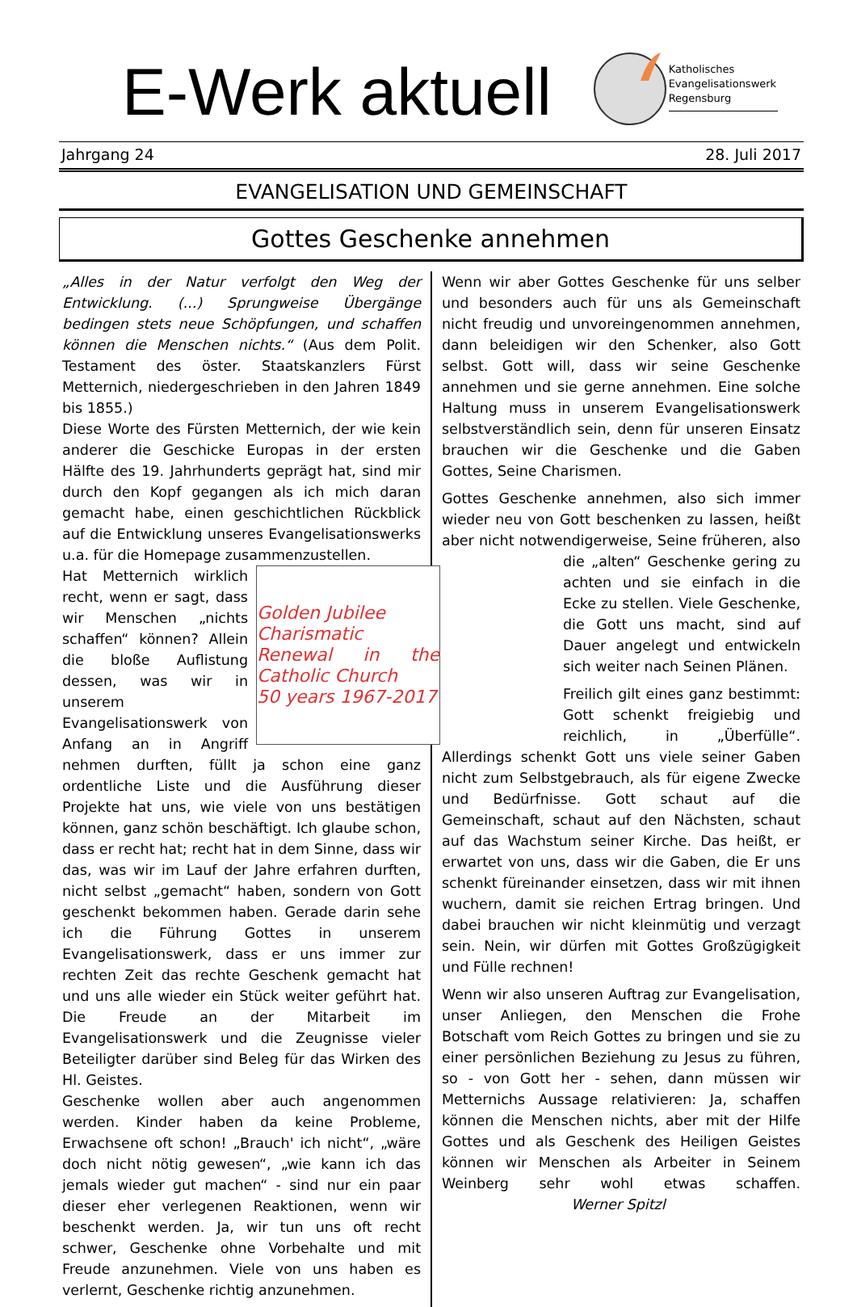E-Werk aktuell
Katholisches
Evangelisationswerk
Regensburg
Jahrgang 24 28. Juli 2017
EVANGELISATION UND GEMEINSCHAFT
Gottes Geschenke annehmen
„Alles in der Natur verfolgt den Weg der Entwicklung. (...) Sprungweise Übergänge bedingen stets neue Schöpfungen, und schaffen können die Menschen nichts.“ (Aus dem Polit. Testament des öster. Staatskanzlers Fürst Metternich, niedergeschrieben in den Jahren 1849 bis 1855.)
Diese Worte des Fürsten Metternich, der wie kein anderer die Geschicke Europas in der ersten Hälfte des 19. Jahrhunderts geprägt hat, sind mir durch den Kopf gegangen als ich mich daran gemacht habe, einen geschichtlichen Rückblick auf die Entwicklung unseres Evangelisationswerks u.a. für die Homepage zusammenzustellen.
Golden Jubilee
Charismatic Renewal in the Catholic Church
50 years 1967-2017
Hat Metternich wirklich recht, wenn er sagt, dass wir Menschen „nichts schaffen“ können? Allein die bloße Auflistung dessen, was wir in unserem Evangelisationswerk von Anfang an in Angriff nehmen durften, füllt ja schon eine ganz ordentliche Liste und die Ausführung dieser Projekte hat uns, wie viele von uns bestätigen können, ganz schön beschäftigt. Ich glaube schon, dass er recht hat; recht hat in dem Sinne, dass wir das, was wir im Lauf der Jahre erfahren durften, nicht selbst „gemacht“ haben, sondern von Gott geschenkt bekommen haben. Gerade darin sehe ich die Führung Gottes in unserem Evangelisationswerk, dass er uns immer zur rechten Zeit das rechte Geschenk gemacht hat und uns alle wieder ein Stück weiter geführt hat. Die Freude an der Mitarbeit im Evangelisationswerk und die Zeugnisse vieler Beteiligter darüber sind Beleg für das Wirken des Hl. Geistes.
Geschenke wollen aber auch angenommen werden. Kinder haben da keine Probleme, Erwachsene oft schon! „Brauch' ich nicht“, „wäre doch nicht nötig gewesen“, „wie kann ich das jemals wieder gut machen“ - sind nur ein paar dieser eher verlegenen Reaktionen, wenn wir beschenkt werden. Ja, wir tun uns oft recht schwer, Geschenke ohne Vorbehalte und mit Freude anzunehmen. Viele von uns haben es verlernt, Geschenke richtig anzunehmen.
Wenn wir aber Gottes Geschenke für uns selber und besonders auch für uns als Gemeinschaft nicht freudig und unvoreingenommen annehmen, dann beleidigen wir den Schenker, also Gott selbst. Gott will, dass wir seine Geschenke annehmen und sie gerne annehmen. Eine solche Haltung muss in unserem Evangelisationswerk selbstverständlich sein, denn für unseren Einsatz brauchen wir die Geschenke und die Gaben Gottes, Seine Charismen.
Gottes Geschenke annehmen, also sich immer wieder neu von Gott beschenken zu lassen, heißt aber nicht notwendigerweise, Seine früheren, also die „alten“ Geschenke gering zu achten und sie einfach in die Ecke zu stellen. Viele Geschenke, die Gott uns macht, sind auf Dauer angelegt und entwickeln sich weiter nach Seinen Plänen.
Freilich gilt eines ganz bestimmt: Gott schenkt freigiebig und reichlich, in „Überfülle“. Allerdings schenkt Gott uns viele seiner Gaben nicht zum Selbstgebrauch, als für eigene Zwecke und Bedürfnisse. Gott schaut auf die Gemeinschaft, schaut auf den Nächsten, schaut auf das Wachstum seiner Kirche. Das heißt, er erwartet von uns, dass wir die Gaben, die Er uns schenkt füreinander einsetzen, dass wir mit ihnen wuchern, damit sie reichen Ertrag bringen. Und dabei brauchen wir nicht kleinmütig und verzagt sein. Nein, wir dürfen mit Gottes Großzügigkeit und Fülle rechnen!
Wenn wir also unseren Auftrag zur Evangelisation, unser Anliegen, den Menschen die Frohe Botschaft vom Reich Gottes zu bringen und sie zu einer persönlichen Beziehung zu Jesus zu führen, so - von Gott her - sehen, dann müssen wir Metternichs Aussage relativieren: Ja, schaffen können die Menschen nichts, aber mit der Hilfe Gottes und als Geschenk des Heiligen Geistes können wir Menschen als Arbeiter in Seinem Weinberg sehr wohl etwas schaffen. Werner Spitzl